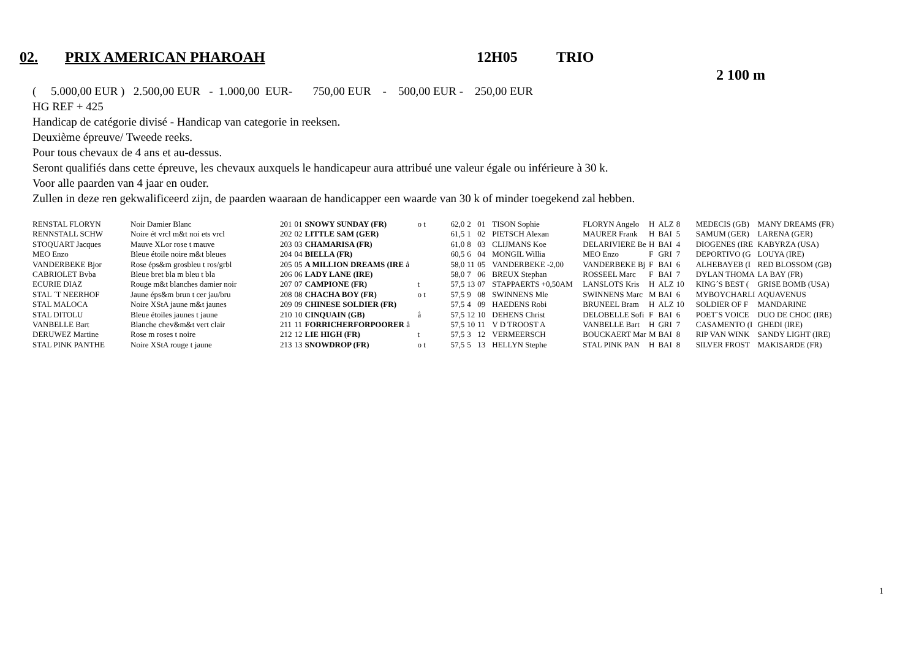02. PRIX AMERICAN PHAROAH 12H05 TRIO
2 100 m
( 5.000,00 EUR ) 2.500,00 EUR - 1.000,00 EUR- 750,00 EUR - 500,00 EUR - 250,00 EUR
HG REF + 425
Handicap de catégorie divisé - Handicap van categorie in reeksen.
Deuxième épreuve/ Tweede reeks.
Pour tous chevaux de 4 ans et au-dessus.
Seront qualifiés dans cette épreuve, les chevaux auxquels le handicapeur aura attribué une valeur égale ou inférieure à 30 k.
Voor alle paarden van 4 jaar en ouder.
Zullen in deze ren gekwalificeerd zijn, de paarden waaraan de handicapper een waarde van 30 k of minder toegekend zal hebben.
| RENSTAL FLORYN | Noir Damier Blanc | 201 | 01 | SNOWY SUNDAY (FR) | o t | 62,0 | 2 | 01 | TISON Sophie | FLORYN Angelo | H | ALZ | 8 | MEDECIS (GB) | MANY DREAMS (FR) |
| RENNSTALL SCHW | Noire ét vrcl m&t noi ets vrcl | 202 | 02 | LITTLE SAM (GER) | | 61,5 | 1 | 02 | PIETSCH Alexan | MAURER Frank | H | BAI | 5 | SAMUM (GER) | LARENA (GER) |
| STOQUART Jacques | Mauve XLor rose t mauve | 203 | 03 | CHAMARISA (FR) | | 61,0 | 8 | 03 | CLIJMANS Koe | DELARIVIERE Be | H | BAI | 4 | DIOGENES (IRE | KABYRZA (USA) |
| MEO Enzo | Bleue étoile noire m&t bleues | 204 | 04 | BIELLA (FR) | | 60,5 | 6 | 04 | MONGIL Willia | MEO Enzo | F | GRI | 7 | DEPORTIVO (G | LOUYA (IRE) |
| VANDERBEKE Bjor | Rose éps&m grosbleu t ros/grbl | 205 | 05 | A MILLION DREAMS (IRE å | | 58,0 | 11 | 05 | VANDERBEKE -2,00 | VANDERBEKE Bj | F | BAI | 6 | ALHEBAYEB (I | RED BLOSSOM (GB) |
| CABRIOLET Bvba | Bleue bret bla m bleu t bla | 206 | 06 | LADY LANE (IRE) | | 58,0 | 7 | 06 | BREUX Stephan | ROSSEEL Marc | F | BAI | 7 | DYLAN THOMA | LA BAY (FR) |
| ECURIE DIAZ | Rouge m&t blanches damier noir | 207 | 07 | CAMPIONE (FR) | t | 57,5 | 13 | 07 | STAPPAERTS +0,50AM | LANSLOTS Kris | H | ALZ | 10 | KING´S BEST ( | GRISE BOMB (USA) |
| STAL ´T NEERHOF | Jaune éps&m brun t cer jau/bru | 208 | 08 | CHACHA BOY (FR) | o t | 57,5 | 9 | 08 | SWINNENS Mle | SWINNENS Marc | M | BAI | 6 | MYBOYCHARLI | AQUAVENUS |
| STAL MALOCA | Noire XStA jaune m&t jaunes | 209 | 09 | CHINESE SOLDIER (FR) | | 57,5 | 4 | 09 | HAEDENS Robi | BRUNEEL Bram | H | ALZ | 10 | SOLDIER OF F | MANDARINE |
| STAL DITOLU | Bleue étoiles jaunes t jaune | 210 | 10 | CINQUAIN (GB) | å | 57,5 | 12 | 10 | DEHENS Christ | DELOBELLE Sofi | F | BAI | 6 | POET´S VOICE | DUO DE CHOC (IRE) |
| VANBELLE Bart | Blanche chev&m&t vert clair | 211 | 11 | FORRICHERFORPOORER å | | 57,5 | 10 | 11 | V D TROOST A | VANBELLE Bart | H | GRI | 7 | CASAMENTO (I | GHEDI (IRE) |
| DERUWEZ Martine | Rose m roses t noire | 212 | 12 | LIE HIGH (FR) | t | 57,5 | 3 | 12 | VERMEERSCH | BOUCKAERT Mar | M | BAI | 8 | RIP VAN WINK | SANDY LIGHT (IRE) |
| STAL PINK PANTHE | Noire XStA rouge t jaune | 213 | 13 | SNOWDROP (FR) | o t | 57,5 | 5 | 13 | HELLYN Stephe | STAL PINK PAN | H | BAI | 8 | SILVER FROST | MAKISARDE (FR) |
1